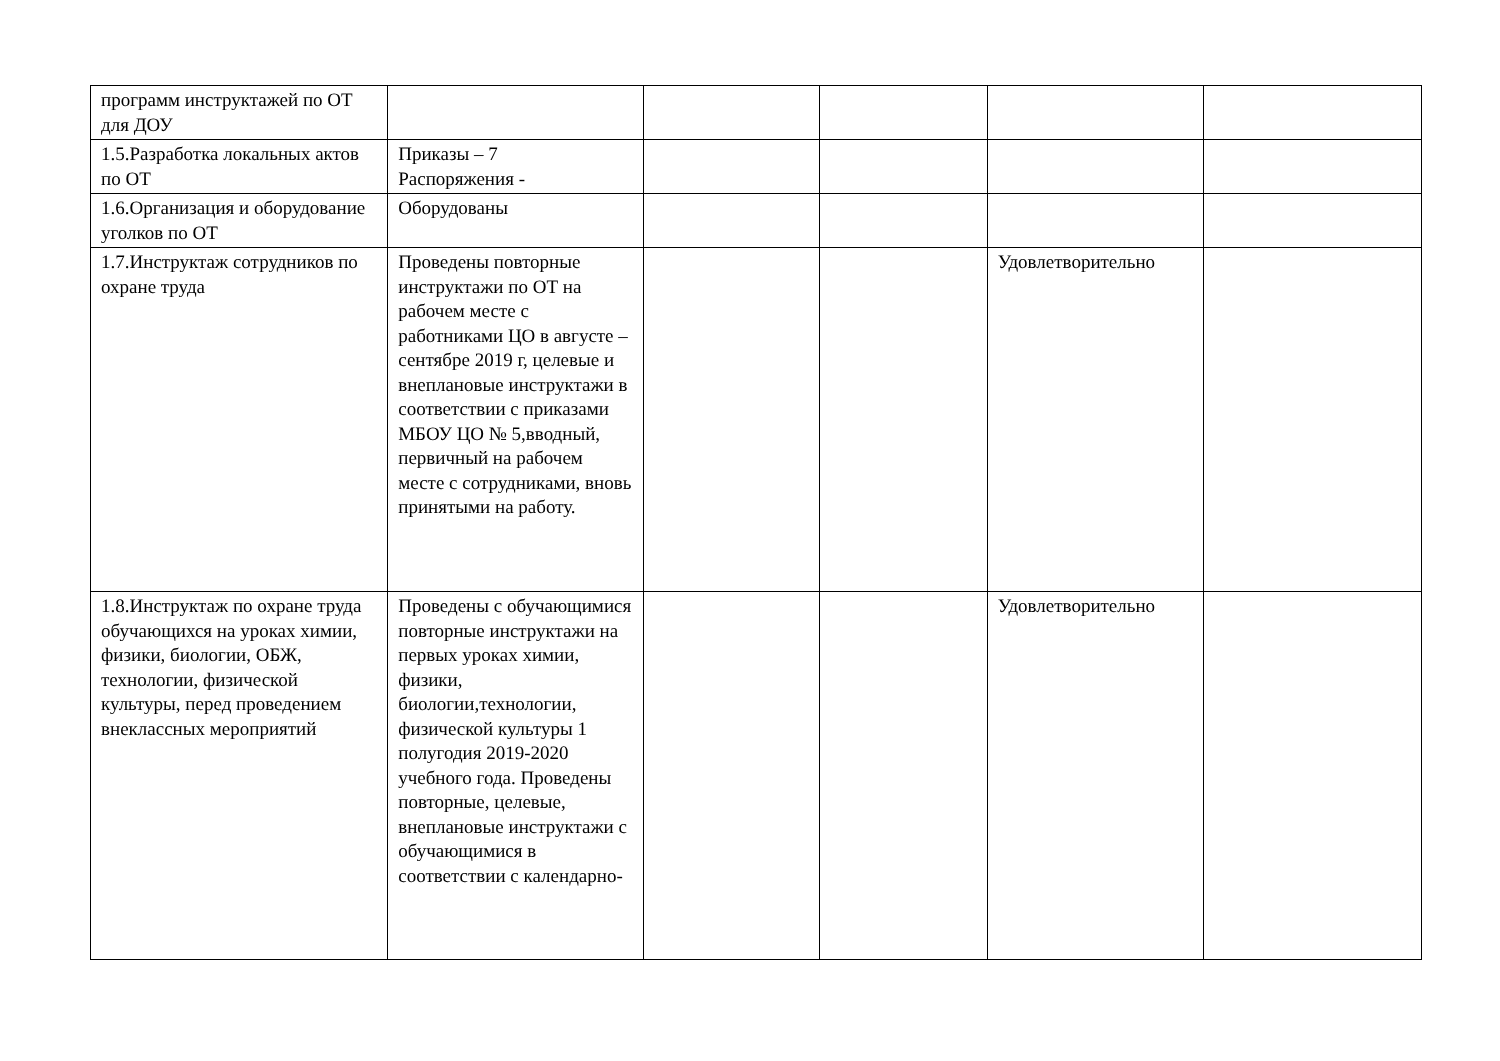| программ инструктажей по ОТ для ДОУ | | | | | |
| 1.5.Разработка локальных актов по ОТ | Приказы – 7 Распоряжения - | | | | |
| 1.6.Организация и оборудование уголков по ОТ | Оборудованы | | | | |
| 1.7.Инструктаж сотрудников по охране труда | Проведены повторные инструктажи по ОТ на рабочем месте с работниками ЦО в августе – сентябре 2019 г, целевые и внеплановые инструктажи в соответствии с приказами МБОУ ЦО № 5,вводный, первичный на рабочем месте с сотрудниками, вновь принятыми на работу. | | | Удовлетворительно | |
| 1.8.Инструктаж по охране труда обучающихся на уроках химии, физики, биологии, ОБЖ, технологии, физической культуры, перед проведением внеклассных мероприятий | Проведены с обучающимися повторные инструктажи на первых уроках химии, физики, биологии,технологии, физической культуры 1 полугодия 2019-2020 учебного года. Проведены повторные, целевые, внеплановые инструктажи с обучающимися в соответствии с календарно- | | | Удовлетворительно | |